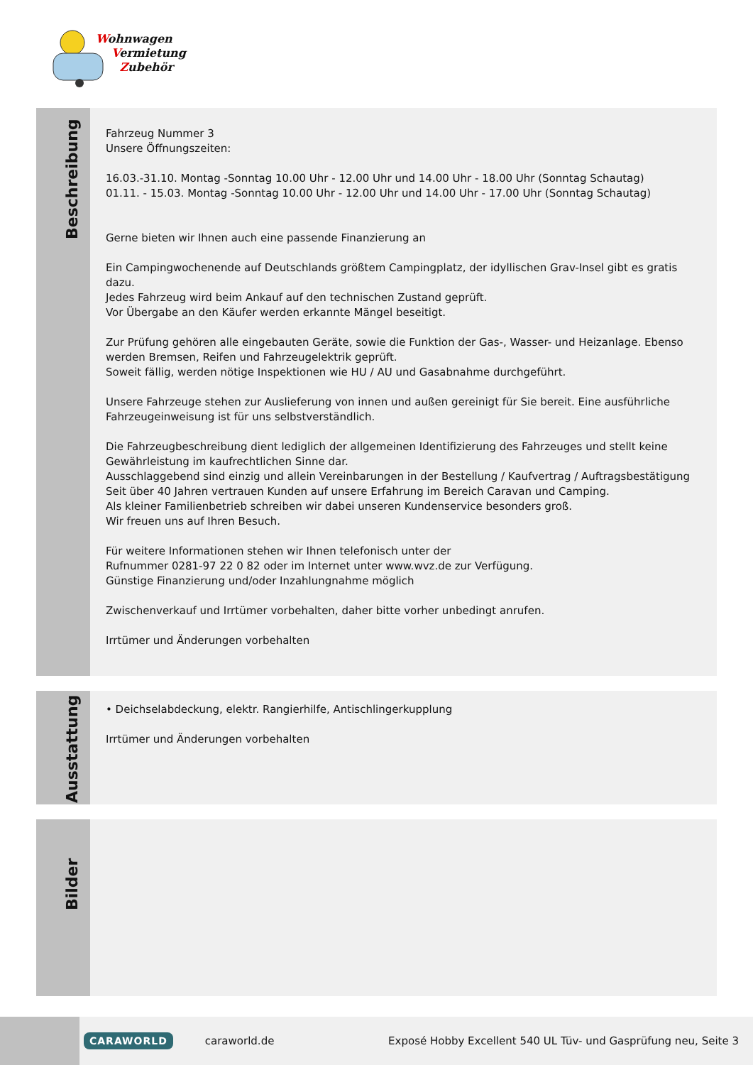Wohnwagen
Vermietung
Zubehör
Beschreibung
Fahrzeug Nummer 3
Unsere Öffnungszeiten:
16.03.-31.10. Montag -Sonntag 10.00 Uhr - 12.00 Uhr und 14.00 Uhr - 18.00 Uhr (Sonntag Schautag)
01.11. - 15.03. Montag -Sonntag 10.00 Uhr - 12.00 Uhr und 14.00 Uhr - 17.00 Uhr (Sonntag Schautag)
Gerne bieten wir Ihnen auch eine passende Finanzierung an
Ein Campingwochenende auf Deutschlands größtem Campingplatz, der idyllischen Grav-Insel gibt es gratis dazu.
Jedes Fahrzeug wird beim Ankauf auf den technischen Zustand geprüft.
Vor Übergabe an den Käufer werden erkannte Mängel beseitigt.
Zur Prüfung gehören alle eingebauten Geräte, sowie die Funktion der Gas-, Wasser- und Heizanlage. Ebenso werden Bremsen, Reifen und Fahrzeugelektrik geprüft.
Soweit fällig, werden nötige Inspektionen wie HU / AU und Gasabnahme durchgeführt.
Unsere Fahrzeuge stehen zur Auslieferung von innen und außen gereinigt für Sie bereit. Eine ausführliche Fahrzeugeinweisung ist für uns selbstverständlich.
Die Fahrzeugbeschreibung dient lediglich der allgemeinen Identifizierung des Fahrzeuges und stellt keine Gewährleistung im kaufrechtlichen Sinne dar.
Ausschlaggebend sind einzig und allein Vereinbarungen in der Bestellung / Kaufvertrag / Auftragsbestätigung
Seit über 40 Jahren vertrauen Kunden auf unsere Erfahrung im Bereich Caravan und Camping.
Als kleiner Familienbetrieb schreiben wir dabei unseren Kundenservice besonders groß.
Wir freuen uns auf Ihren Besuch.
Für weitere Informationen stehen wir Ihnen telefonisch unter der
Rufnummer 0281-97 22 0 82 oder im Internet unter www.wvz.de zur Verfügung.
Günstige Finanzierung und/oder Inzahlungnahme möglich
Zwischenverkauf und Irrtümer vorbehalten, daher bitte vorher unbedingt anrufen.
Irrtümer und Änderungen vorbehalten
Ausstattung
• Deichselabdeckung, elektr. Rangierhilfe, Antischlingerkupplung
Irrtümer und Änderungen vorbehalten
Bilder
CARAWORLD caraworld.de Exposé Hobby Excellent 540 UL Tüv- und Gasprüfung neu, Seite 3